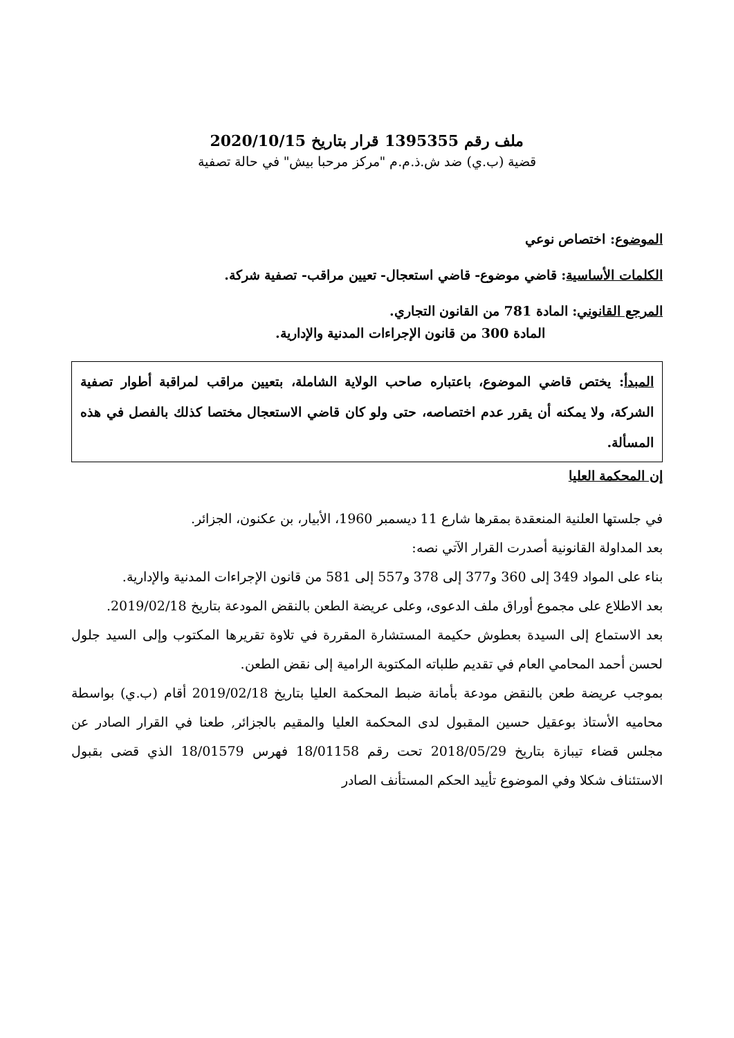ملف رقم 1395355 قرار بتاريخ 2020/10/15
قضية (ب.ي) ضد ش.ذ.م.م "مركز مرحبا بيش" في حالة تصفية
الموضوع: اختصاص نوعي
الكلمات الأساسية: قاضي موضوع- قاضي استعجال- تعيين مراقب- تصفية شركة.
المرجع القانوني: المادة 781 من القانون التجاري.
المادة 300 من قانون الإجراءات المدنية والإدارية.
المبدأ: يختص قاضي الموضوع، باعتباره صاحب الولاية الشاملة، بتعيين مراقب لمراقبة أطوار تصفية الشركة، ولا يمكنه أن يقرر عدم اختصاصه، حتى ولو كان قاضي الاستعجال مختصا كذلك بالفصل في هذه المسألة.
إن المحكمة العليا
في جلستها العلنية المنعقدة بمقرها شارع 11 ديسمبر 1960، الأبيار، بن عكنون، الجزائر.
بعد المداولة القانونية أصدرت القرار الآتي نصه:
بناء على المواد 349 إلى 360 و377 إلى 378 و557 إلى 581 من قانون الإجراءات المدنية والإدارية.
بعد الاطلاع على مجموع أوراق ملف الدعوى، وعلى عريضة الطعن بالنقض المودعة بتاريخ 2019/02/18.
بعد الاستماع إلى السيدة بعطوش حكيمة المستشارة المقررة في تلاوة تقريرها المكتوب وإلى السيد جلول لحسن أحمد المحامي العام في تقديم طلباته المكتوبة الرامية إلى نقض الطعن.
بموجب عريضة طعن بالنقض مودعة بأمانة ضبط المحكمة العليا بتاريخ 2019/02/18 أقام (ب.ي) بواسطة محاميه الأستاذ بوعقيل حسين المقبول لدى المحكمة العليا والمقيم بالجزائر, طعنا في القرار الصادر عن مجلس قضاء تيبازة بتاريخ 2018/05/29 تحت رقم 18/01158 فهرس 18/01579 الذي قضى بقبول الاستئناف شكلا وفي الموضوع تأييد الحكم المستأنف الصادر